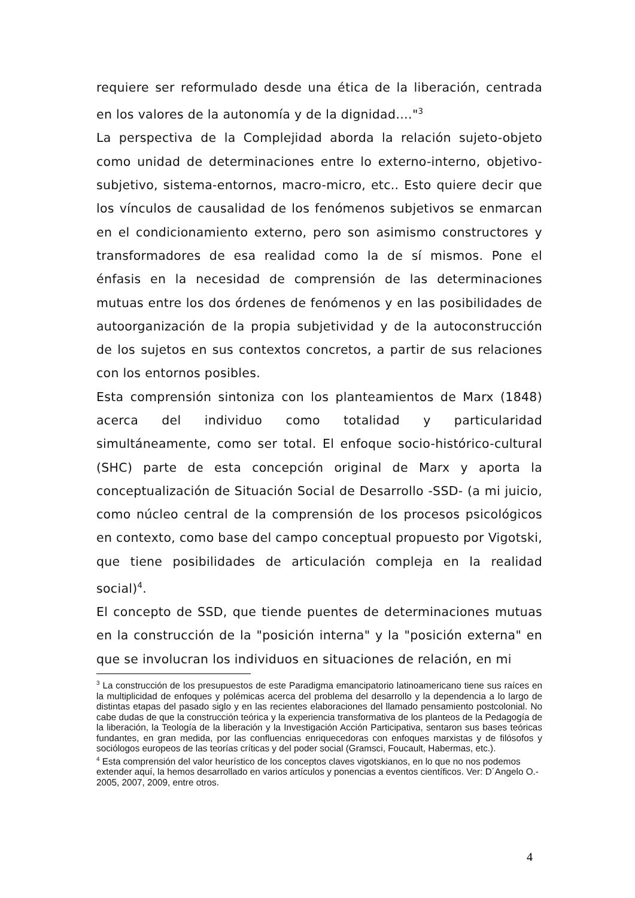requiere ser reformulado desde una ética de la liberación, centrada en los valores de la autonomía y de la dignidad…."<sup>3</sup>
La perspectiva de la Complejidad aborda la relación sujeto-objeto como unidad de determinaciones entre lo externo-interno, objetivo-subjetivo, sistema-entornos, macro-micro, etc.. Esto quiere decir que los vínculos de causalidad de los fenómenos subjetivos se enmarcan en el condicionamiento externo, pero son asimismo constructores y transformadores de esa realidad como la de sí mismos. Pone el énfasis en la necesidad de comprensión de las determinaciones mutuas entre los dos órdenes de fenómenos y en las posibilidades de autoorganización de la propia subjetividad y de la autoconstrucción de los sujetos en sus contextos concretos, a partir de sus relaciones con los entornos posibles.
Esta comprensión sintoniza con los planteamientos de Marx (1848) acerca del individuo como totalidad y particularidad simultáneamente, como ser total. El enfoque socio-histórico-cultural (SHC) parte de esta concepción original de Marx y aporta la conceptualización de Situación Social de Desarrollo -SSD- (a mi juicio, como núcleo central de la comprensión de los procesos psicológicos en contexto, como base del campo conceptual propuesto por Vigotski, que tiene posibilidades de articulación compleja en la realidad social)<sup>4</sup>.
El concepto de SSD, que tiende puentes de determinaciones mutuas en la construcción de la "posición interna" y la "posición externa" en que se involucran los individuos en situaciones de relación, en mi
<sup>3</sup> La construcción de los presupuestos de este Paradigma emancipatorio latinoamericano tiene sus raíces en la multiplicidad de enfoques y polémicas acerca del problema del desarrollo y la dependencia a lo largo de distintas etapas del pasado siglo y en las recientes elaboraciones del llamado pensamiento postcolonial. No cabe dudas de que la construcción teórica y la experiencia transformativa de los planteos de la Pedagogía de la liberación, la Teología de la liberación y la Investigación Acción Participativa, sentaron sus bases teóricas fundantes, en gran medida, por las confluencias enriquecedoras con enfoques marxistas y de filósofos y sociólogos europeos de las teorías críticas y del poder social (Gramsci, Foucault, Habermas, etc.).
<sup>4</sup> Esta comprensión del valor heurístico de los conceptos claves vigotskianos, en lo que no nos podemos extender aquí, la hemos desarrollado en varios artículos y ponencias a eventos científicos. Ver: D´Angelo O.- 2005, 2007, 2009, entre otros.
4